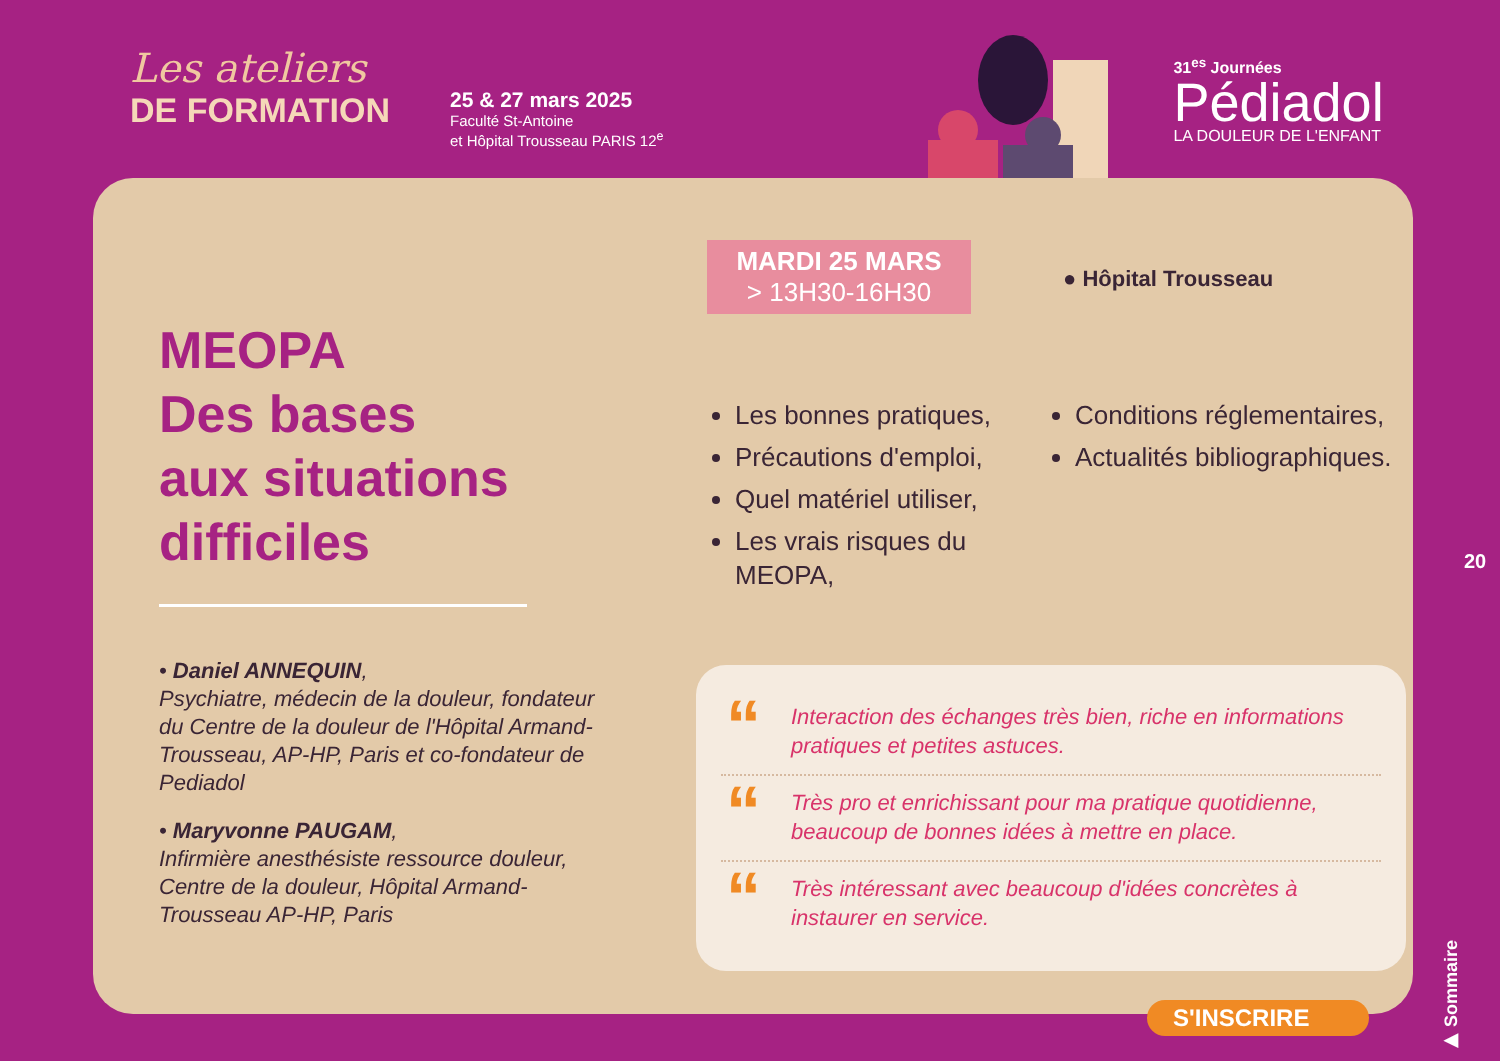Les ateliers
DE FORMATION
25 & 27 mars 2025
Faculté St-Antoine
et Hôpital Trousseau PARIS 12<sup>e</sup>
31<sup>es</sup> Journées
Pédiadol
LA DOULEUR DE L'ENFANT
MEOPA
Des bases
aux situations
difficiles
• Daniel ANNEQUIN,
Psychiatre, médecin de la douleur, fondateur du Centre de la douleur de l'Hôpital Armand-Trousseau, AP-HP, Paris et co-fondateur de Pediadol
• Maryvonne PAUGAM,
Infirmière anesthésiste ressource douleur, Centre de la douleur, Hôpital Armand-Trousseau AP-HP, Paris
MARDI 25 MARS
> 13H30-16H30
● Hôpital Trousseau
Les bonnes pratiques,
Précautions d'emploi,
Quel matériel utiliser,
Les vrais risques du MEOPA,
Conditions réglementaires,
Actualités bibliographiques.
“Interaction des échanges très bien, riche en informations pratiques et petites astuces.
“Très pro et enrichissant pour ma pratique quotidienne, beaucoup de bonnes idées à mettre en place.
“Très intéressant avec beaucoup d'idées concrètes à instaurer en service.
S'INSCRIRE
20
▶ Sommaire